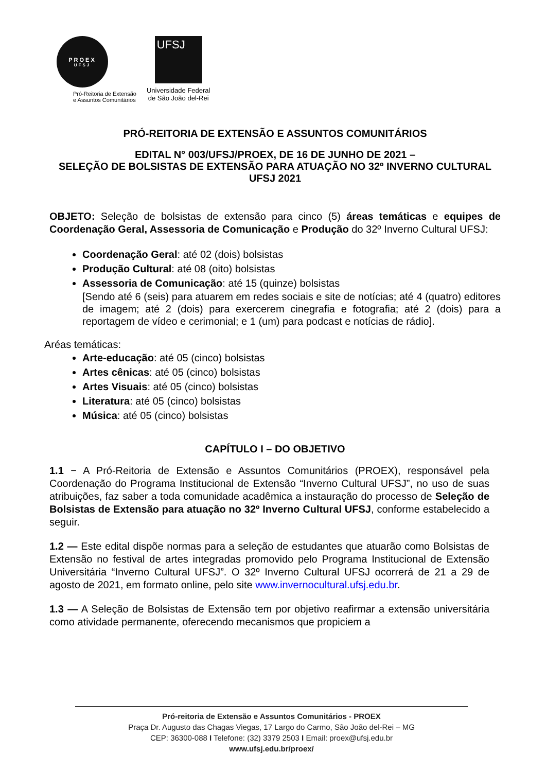PROEX
UFSJ
Pró-Reitoria de Extensão
e Assuntos Comunitários
UFSJ
Universidade Federal
de São João del-Rei
PRÓ-REITORIA DE EXTENSÃO E ASSUNTOS COMUNITÁRIOS
EDITAL N° 003/UFSJ/PROEX, DE 16 DE JUNHO DE 2021 –
SELEÇÃO DE BOLSISTAS DE EXTENSÃO PARA ATUAÇÃO NO 32º INVERNO CULTURAL UFSJ 2021
OBJETO: Seleção de bolsistas de extensão para cinco (5) áreas temáticas e equipes de Coordenação Geral, Assessoria de Comunicação e Produção do 32º Inverno Cultural UFSJ:
Coordenação Geral: até 02 (dois) bolsistas
Produção Cultural: até 08 (oito) bolsistas
Assessoria de Comunicação: até 15 (quinze) bolsistas
[Sendo até 6 (seis) para atuarem em redes sociais e site de notícias; até 4 (quatro) editores de imagem; até 2 (dois) para exercerem cinegrafia e fotografia; até 2 (dois) para a reportagem de vídeo e cerimonial; e 1 (um) para podcast e notícias de rádio].
Aréas temáticas:
Arte-educação: até 05 (cinco) bolsistas
Artes cênicas: até 05 (cinco) bolsistas
Artes Visuais: até 05 (cinco) bolsistas
Literatura: até 05 (cinco) bolsistas
Música: até 05 (cinco) bolsistas
CAPÍTULO I – DO OBJETIVO
1.1 − A Pró-Reitoria de Extensão e Assuntos Comunitários (PROEX), responsável pela Coordenação do Programa Institucional de Extensão “Inverno Cultural UFSJ”, no uso de suas atribuições, faz saber a toda comunidade acadêmica a instauração do processo de Seleção de Bolsistas de Extensão para atuação no 32º Inverno Cultural UFSJ, conforme estabelecido a seguir.
1.2 — Este edital dispõe normas para a seleção de estudantes que atuarão como Bolsistas de Extensão no festival de artes integradas promovido pelo Programa Institucional de Extensão Universitária “Inverno Cultural UFSJ”. O 32º Inverno Cultural UFSJ ocorrerá de 21 a 29 de agosto de 2021, em formato online, pelo site www.invernocultural.ufsj.edu.br.
1.3 — A Seleção de Bolsistas de Extensão tem por objetivo reafirmar a extensão universitária como atividade permanente, oferecendo mecanismos que propiciem a
Pró-reitoria de Extensão e Assuntos Comunitários - PROEX
Praça Dr. Augusto das Chagas Viegas, 17 Largo do Carmo, São João del-Rei – MG
CEP: 36300-088 I Telefone: (32) 3379 2503 I Email: proex@ufsj.edu.br
www.ufsj.edu.br/proex/